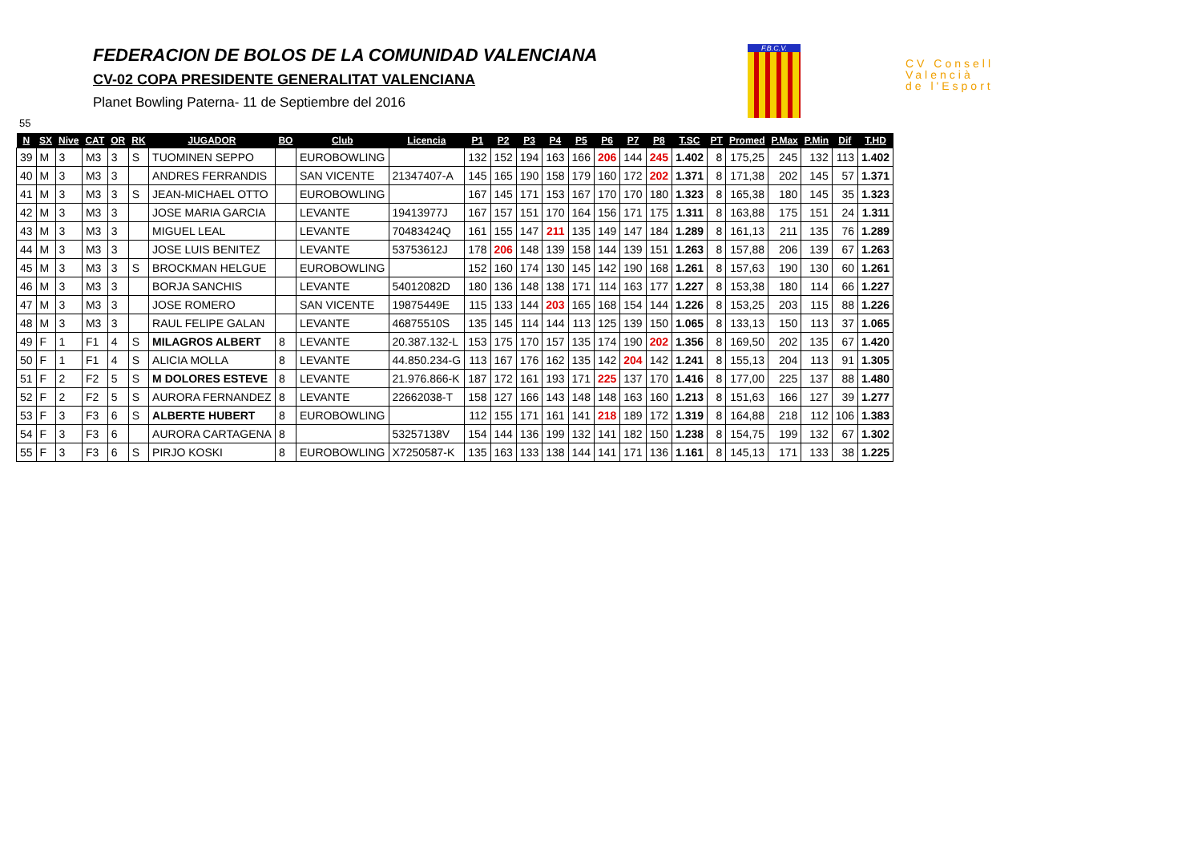FEDERACION DE BOLOS DE LA COMUNIDAD VALENCIANA
CV-02 COPA PRESIDENTE GENERALITAT VALENCIANA
Planet Bowling Paterna- 11 de Septiembre del 2016
F.B.C.V.
CV Consell
Valencià
de l'Esport
55
| N | SX | Nive | CAT | OR | RK | JUGADOR | BO | Club | Licencia | P1 | P2 | P3 | P4 | P5 | P6 | P7 | P8 | T.SC | PT | Promed | P.Max | P.Min | Dif | T.HD |
| --- | --- | --- | --- | --- | --- | --- | --- | --- | --- | --- | --- | --- | --- | --- | --- | --- | --- | --- | --- | --- | --- | --- | --- | --- |
| 39 | M | 3 | M3 | 3 | S | TUOMINEN SEPPO | | EUROBOWLING | | 132 | 152 | 194 | 163 | 166 | 206 | 144 | 245 | 1.402 | 8 | 175,25 | 245 | 132 | 113 | 1.402 |
| 40 | M | 3 | M3 | 3 | | ANDRES FERRANDIS | | SAN VICENTE | 21347407-A | 145 | 165 | 190 | 158 | 179 | 160 | 172 | 202 | 1.371 | 8 | 171,38 | 202 | 145 | 57 | 1.371 |
| 41 | M | 3 | M3 | 3 | S | JEAN-MICHAEL OTTO | | EUROBOWLING | | 167 | 145 | 171 | 153 | 167 | 170 | 170 | 180 | 1.323 | 8 | 165,38 | 180 | 145 | 35 | 1.323 |
| 42 | M | 3 | M3 | 3 | | JOSE MARIA GARCIA | | LEVANTE | 19413977J | 167 | 157 | 151 | 170 | 164 | 156 | 171 | 175 | 1.311 | 8 | 163,88 | 175 | 151 | 24 | 1.311 |
| 43 | M | 3 | M3 | 3 | | MIGUEL LEAL | | LEVANTE | 70483424Q | 161 | 155 | 147 | 211 | 135 | 149 | 147 | 184 | 1.289 | 8 | 161,13 | 211 | 135 | 76 | 1.289 |
| 44 | M | 3 | M3 | 3 | | JOSE LUIS BENITEZ | | LEVANTE | 53753612J | 178 | 206 | 148 | 139 | 158 | 144 | 139 | 151 | 1.263 | 8 | 157,88 | 206 | 139 | 67 | 1.263 |
| 45 | M | 3 | M3 | 3 | S | BROCKMAN HELGUE | | EUROBOWLING | | 152 | 160 | 174 | 130 | 145 | 142 | 190 | 168 | 1.261 | 8 | 157,63 | 190 | 130 | 60 | 1.261 |
| 46 | M | 3 | M3 | 3 | | BORJA SANCHIS | | LEVANTE | 54012082D | 180 | 136 | 148 | 138 | 171 | 114 | 163 | 177 | 1.227 | 8 | 153,38 | 180 | 114 | 66 | 1.227 |
| 47 | M | 3 | M3 | 3 | | JOSE ROMERO | | SAN VICENTE | 19875449E | 115 | 133 | 144 | 203 | 165 | 168 | 154 | 144 | 1.226 | 8 | 153,25 | 203 | 115 | 88 | 1.226 |
| 48 | M | 3 | M3 | 3 | | RAUL FELIPE GALAN | | LEVANTE | 46875510S | 135 | 145 | 114 | 144 | 113 | 125 | 139 | 150 | 1.065 | 8 | 133,13 | 150 | 113 | 37 | 1.065 |
| 49 | F | 1 | F1 | 4 | S | MILAGROS ALBERT | 8 | LEVANTE | 20.387.132-L | 153 | 175 | 170 | 157 | 135 | 174 | 190 | 202 | 1.356 | 8 | 169,50 | 202 | 135 | 67 | 1.420 |
| 50 | F | 1 | F1 | 4 | S | ALICIA MOLLA | 8 | LEVANTE | 44.850.234-G | 113 | 167 | 176 | 162 | 135 | 142 | 204 | 142 | 1.241 | 8 | 155,13 | 204 | 113 | 91 | 1.305 |
| 51 | F | 2 | F2 | 5 | S | M DOLORES ESTEVE | 8 | LEVANTE | 21.976.866-K | 187 | 172 | 161 | 193 | 171 | 225 | 137 | 170 | 1.416 | 8 | 177,00 | 225 | 137 | 88 | 1.480 |
| 52 | F | 2 | F2 | 5 | S | AURORA FERNANDEZ | 8 | LEVANTE | 22662038-T | 158 | 127 | 166 | 143 | 148 | 148 | 163 | 160 | 1.213 | 8 | 151,63 | 166 | 127 | 39 | 1.277 |
| 53 | F | 3 | F3 | 6 | S | ALBERTE HUBERT | 8 | EUROBOWLING | | 112 | 155 | 171 | 161 | 141 | 218 | 189 | 172 | 1.319 | 8 | 164,88 | 218 | 112 | 106 | 1.383 |
| 54 | F | 3 | F3 | 6 | | AURORA CARTAGENA | 8 | | 53257138V | 154 | 144 | 136 | 199 | 132 | 141 | 182 | 150 | 1.238 | 8 | 154,75 | 199 | 132 | 67 | 1.302 |
| 55 | F | 3 | F3 | 6 | S | PIRJO KOSKI | 8 | EUROBOWLING | X7250587-K | 135 | 163 | 133 | 138 | 144 | 141 | 171 | 136 | 1.161 | 8 | 145,13 | 171 | 133 | 38 | 1.225 |